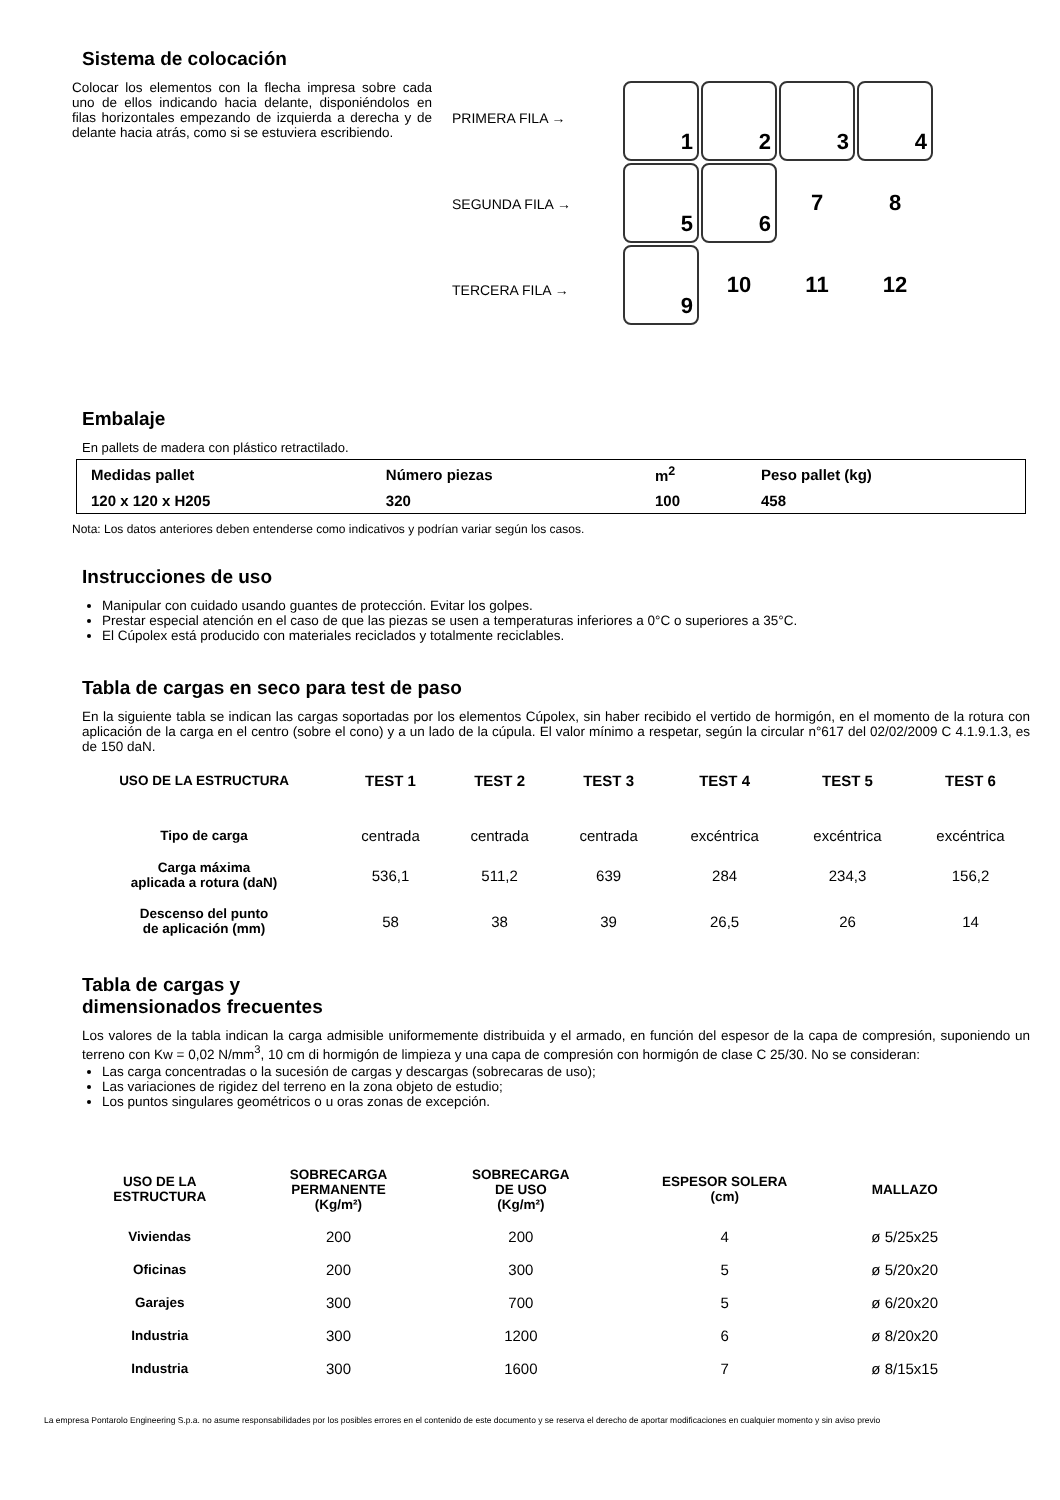Sistema de colocación
Colocar los elementos con la flecha impresa sobre cada uno de ellos indicando hacia delante, disponiéndolos en filas horizontales empezando de izquierda a derecha y de delante hacia atrás, como si se estuviera escribiendo.
PRIMERA FILA →
SEGUNDA FILA →
TERCERA FILA →
1
2
3
4
5
6
7
8
9
10
11
12
Embalaje
En pallets de madera con plástico retractilado.
| Medidas pallet | Número piezas | m<sup>2</sup> | Peso pallet (kg) |
| --- | --- | --- | --- |
| 120 x 120 x H205 | 320 | 100 | 458 |
Nota: Los datos anteriores deben entenderse como indicativos y podrían variar según los casos.
Instrucciones de uso
Manipular con cuidado usando guantes de protección. Evitar los golpes.
Prestar especial atención en el caso de que las piezas se usen a temperaturas inferiores a 0°C o superiores a 35°C.
El Cúpolex está producido con materiales reciclados y totalmente reciclables.
Tabla de cargas en seco para test de paso
En la siguiente tabla se indican las cargas soportadas por los elementos Cúpolex, sin haber recibido el vertido de hormigón, en el momento de la rotura con aplicación de la carga en el centro (sobre el cono) y a un lado de la cúpula. El valor mínimo a respetar, según la circular n°617 del 02/02/2009 C 4.1.9.1.3, es de 150 daN.
| USO DE LA ESTRUCTURA | TEST 1 | TEST 2 | TEST 3 | TEST 4 | TEST 5 | TEST 6 |
| --- | --- | --- | --- | --- | --- | --- |
| Tipo de carga | centrada | centrada | centrada | excéntrica | excéntrica | excéntrica |
| Carga máxima aplicada a rotura (daN) | 536,1 | 511,2 | 639 | 284 | 234,3 | 156,2 |
| Descenso del punto de aplicación (mm) | 58 | 38 | 39 | 26,5 | 26 | 14 |
Tabla de cargas y
dimensionados frecuentes
Los valores de la tabla indican la carga admisible uniformemente distribuida y el armado, en función del espesor de la capa de compresión, suponiendo un terreno con Kw = 0,02 N/mm<sup>3</sup>, 10 cm di hormigón de limpieza y una capa de compresión con hormigón de clase C 25/30. No se consideran:
Las carga concentradas o la sucesión de cargas y descargas (sobrecaras de uso);
Las variaciones de rigidez del terreno en la zona objeto de estudio;
Los puntos singulares geométricos o u oras zonas de excepción.
| USO DE LA ESTRUCTURA | SOBRECARGA PERMANENTE (Kg/m²) | SOBRECARGA DE USO (Kg/m²) | ESPESOR SOLERA (cm) | MALLAZO |
| --- | --- | --- | --- | --- |
| Viviendas | 200 | 200 | 4 | ø 5/25x25 |
| Oficinas | 200 | 300 | 5 | ø 5/20x20 |
| Garajes | 300 | 700 | 5 | ø 6/20x20 |
| Industria | 300 | 1200 | 6 | ø 8/20x20 |
| Industria | 300 | 1600 | 7 | ø 8/15x15 |
La empresa Pontarolo Engineering S.p.a. no asume responsabilidades por los posibles errores en el contenido de este documento y se reserva el derecho de aportar modificaciones en cualquier momento y sin aviso previo